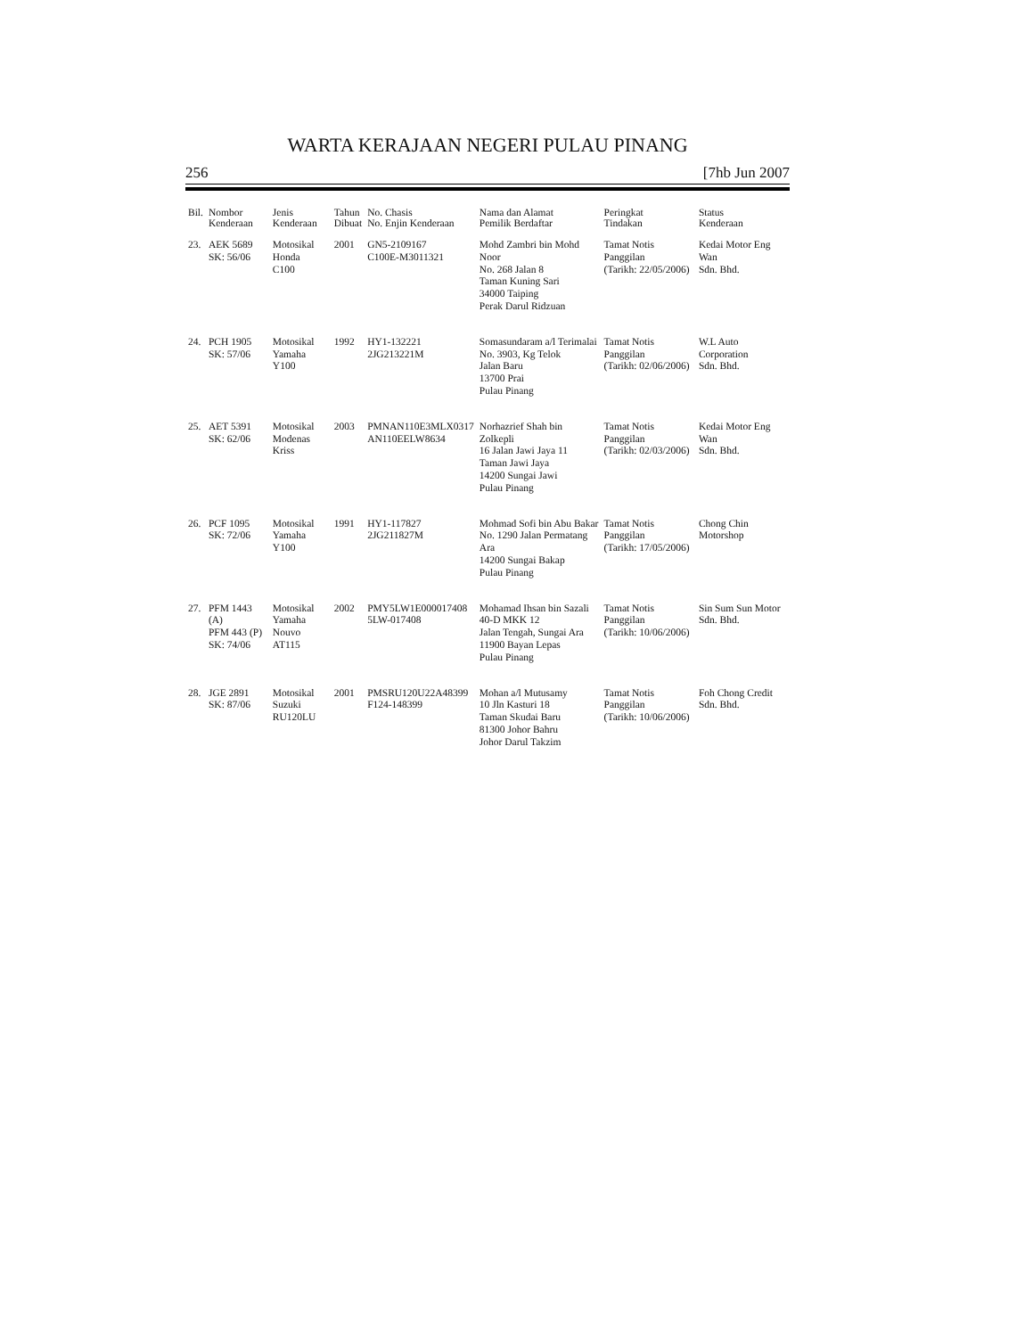WARTA KERAJAAN NEGERI PULAU PINANG
256 [7hb Jun 2007
| Bil. | Nombor Kenderaan | Jenis Kenderaan | Tahun Dibuat | No. Chasis No. Enjin Kenderaan | Nama dan Alamat Pemilik Berdaftar | Peringkat Tindakan | Status Kenderaan |
| --- | --- | --- | --- | --- | --- | --- | --- |
| 23. | AEK 5689 SK: 56/06 | Motosikal Honda C100 | 2001 | GN5-2109167 C100E-M3011321 | Mohd Zambri bin Mohd Noor No. 268 Jalan 8 Taman Kuning Sari 34000 Taiping Perak Darul Ridzuan | Tamat Notis Panggilan (Tarikh: 22/05/2006) | Kedai Motor Eng Wan Sdn. Bhd. |
| 24. | PCH 1905 SK: 57/06 | Motosikal Yamaha Y100 | 1992 | HY1-132221 2JG213221M | Somasundaram a/l Terimalai No. 3903, Kg Telok Jalan Baru 13700 Prai Pulau Pinang | Tamat Notis Panggilan (Tarikh: 02/06/2006) | W.L Auto Corporation Sdn. Bhd. |
| 25. | AET 5391 SK: 62/06 | Motosikal Modenas Kriss | 2003 | PMNAN110E3MLX0317 AN110EELW8634 | Norhazrief Shah bin Zolkepli 16 Jalan Jawi Jaya 11 Taman Jawi Jaya 14200 Sungai Jawi Pulau Pinang | Tamat Notis Panggilan (Tarikh: 02/03/2006) | Kedai Motor Eng Wan Sdn. Bhd. |
| 26. | PCF 1095 SK: 72/06 | Motosikal Yamaha Y100 | 1991 | HY1-117827 2JG211827M | Mohmad Sofi bin Abu Bakar No. 1290 Jalan Permatang Ara 14200 Sungai Bakap Pulau Pinang | Tamat Notis Panggilan (Tarikh: 17/05/2006) | Chong Chin Motorshop |
| 27. | PFM 1443 (A) PFM 443 (P) SK: 74/06 | Motosikal Yamaha Nouvo AT115 | 2002 | PMY5LW1E000017408 5LW-017408 | Mohamad Ihsan bin Sazali 40-D MKK 12 Jalan Tengah, Sungai Ara 11900 Bayan Lepas Pulau Pinang | Tamat Notis Panggilan (Tarikh: 10/06/2006) | Sin Sum Sun Motor Sdn. Bhd. |
| 28. | JGE 2891 SK: 87/06 | Motosikal Suzuki RU120LU | 2001 | PMSRU120U22A48399 F124-148399 | Mohan a/l Mutusamy 10 Jln Kasturi 18 Taman Skudai Baru 81300 Johor Bahru Johor Darul Takzim | Tamat Notis Panggilan (Tarikh: 10/06/2006) | Foh Chong Credit Sdn. Bhd. |